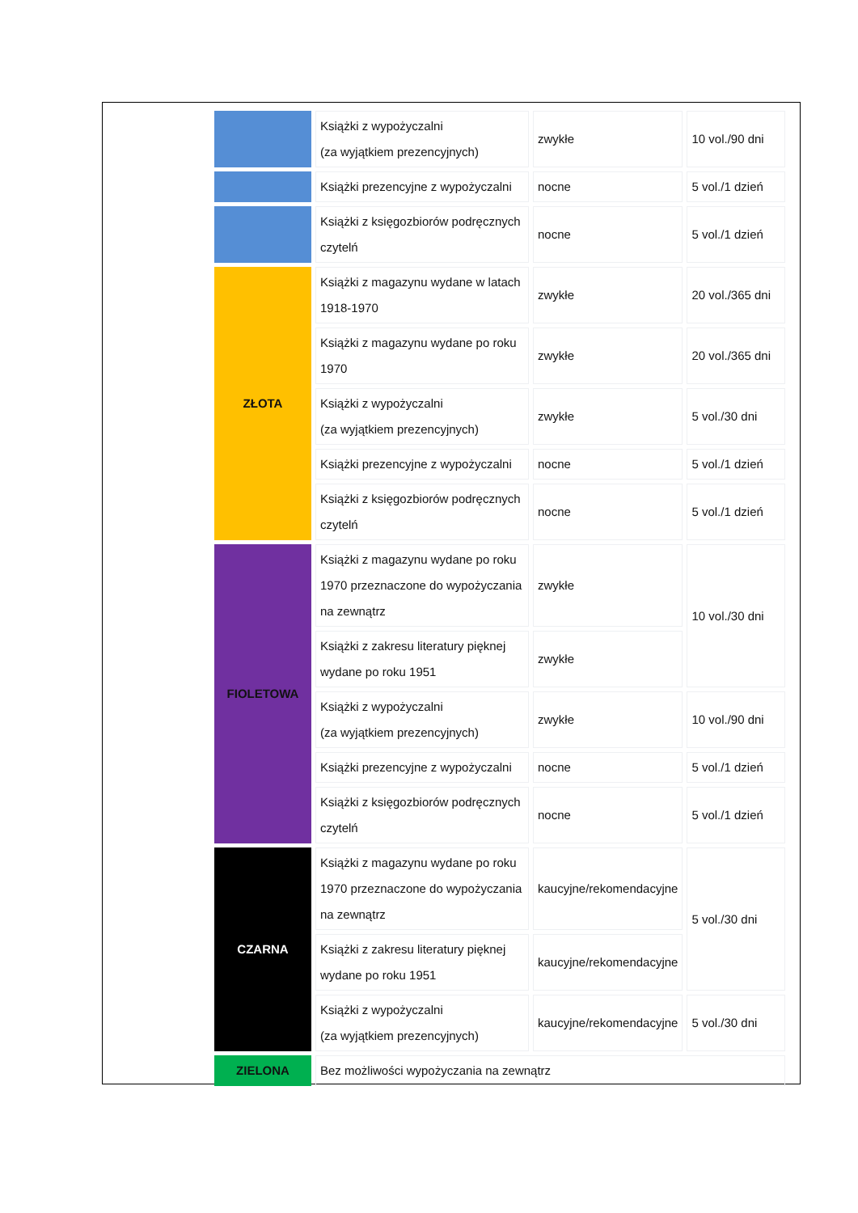| | Książki z wypożyczalni (za wyjątkiem prezencyjnych) | zwykłe | 10 vol./90 dni |
| | Książki prezencyjne z wypożyczalni | nocne | 5 vol./1 dzień |
| | Książki z księgozbiorów podręcznych czytelń | nocne | 5 vol./1 dzień |
| ZŁOTA | Książki z magazynu wydane w latach 1918-1970 | zwykłe | 20 vol./365 dni |
| | Książki z magazynu wydane po roku 1970 | zwykłe | 20 vol./365 dni |
| | Książki z wypożyczalni (za wyjątkiem prezencyjnych) | zwykłe | 5 vol./30 dni |
| | Książki prezencyjne z wypożyczalni | nocne | 5 vol./1 dzień |
| | Książki z księgozbiorów podręcznych czytelń | nocne | 5 vol./1 dzień |
| FIOLETOWA | Książki z magazynu wydane po roku 1970 przeznaczone do wypożyczania na zewnątrz | zwykłe | 10 vol./30 dni |
| | Książki z zakresu literatury pięknej wydane po roku 1951 | zwykłe | |
| | Książki z wypożyczalni (za wyjątkiem prezencyjnych) | zwykłe | 10 vol./90 dni |
| | Książki prezencyjne z wypożyczalni | nocne | 5 vol./1 dzień |
| | Książki z księgozbiorów podręcznych czytelń | nocne | 5 vol./1 dzień |
| CZARNA | Książki z magazynu wydane po roku 1970 przeznaczone do wypożyczania na zewnątrz | kaucyjne/rekomendacyjne | 5 vol./30 dni |
| | Książki z zakresu literatury pięknej wydane po roku 1951 | kaucyjne/rekomendacyjne | |
| | Książki z wypożyczalni (za wyjątkiem prezencyjnych) | kaucyjne/rekomendacyjne | 5 vol./30 dni |
| ZIELONA | Bez możliwości wypożyczania na zewnątrz | | |